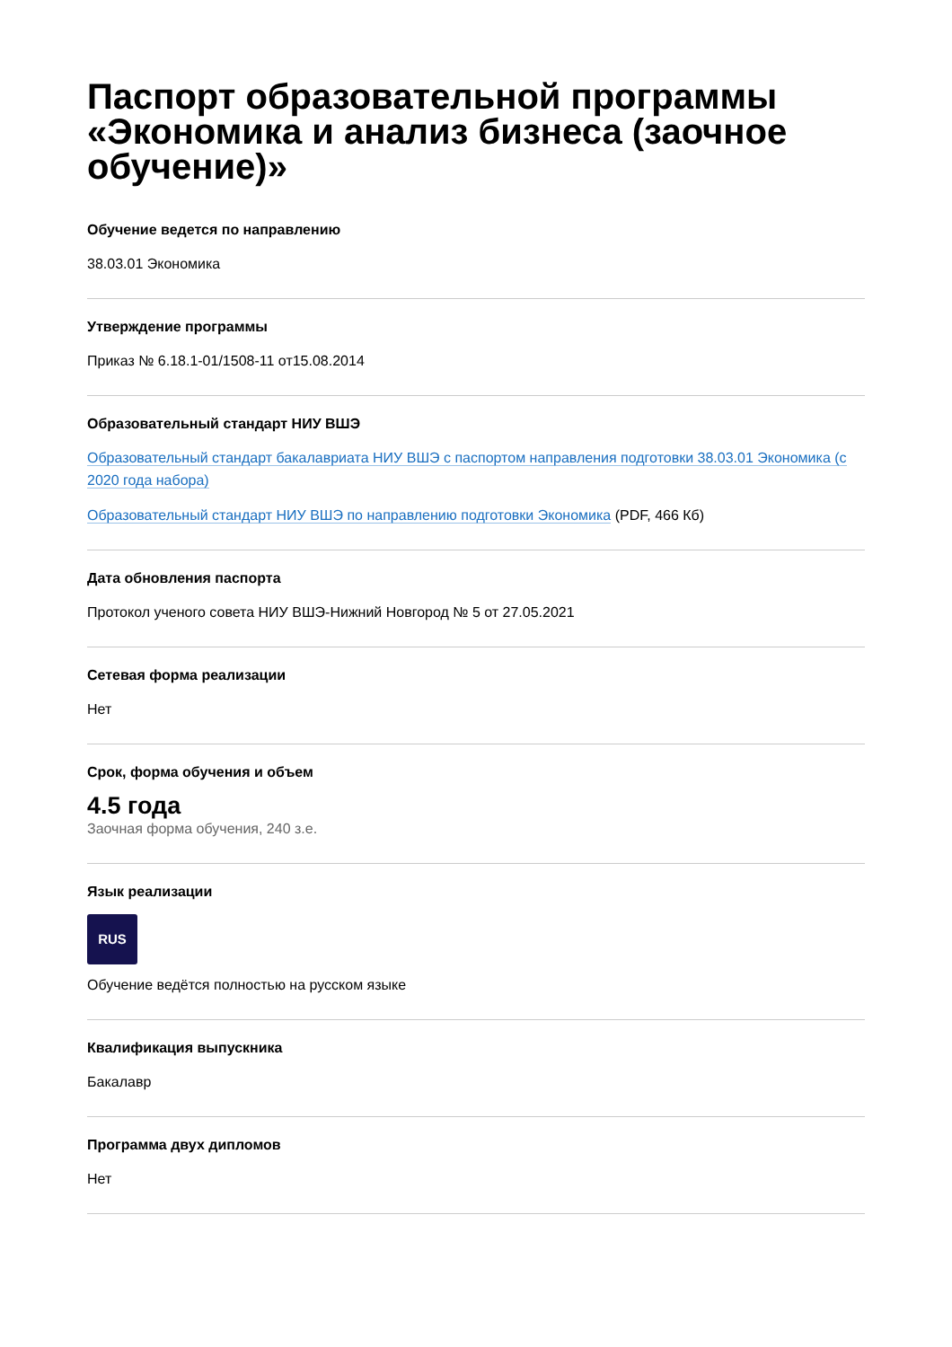Паспорт образовательной программы «Экономика и анализ бизнеса (заочное обучение)»
Обучение ведется по направлению
38.03.01 Экономика
Утверждение программы
Приказ № 6.18.1-01/1508-11 от15.08.2014
Образовательный стандарт НИУ ВШЭ
Образовательный стандарт бакалавриата НИУ ВШЭ с паспортом направления подготовки 38.03.01 Экономика (с 2020 года набора)
Образовательный стандарт НИУ ВШЭ по направлению подготовки Экономика (PDF, 466 Кб)
Дата обновления паспорта
Протокол ученого совета НИУ ВШЭ-Нижний Новгород № 5 от 27.05.2021
Сетевая форма реализации
Нет
Срок, форма обучения и объем
4.5 года
Заочная форма обучения, 240 з.е.
Язык реализации
RUS
Обучение ведётся полностью на русском языке
Квалификация выпускника
Бакалавр
Программа двух дипломов
Нет